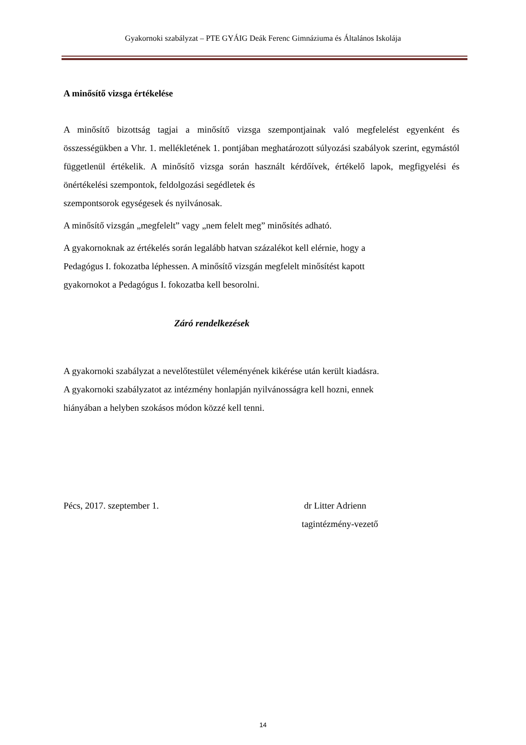Gyakornoki szabályzat – PTE GYÁIG Deák Ferenc Gimnáziuma és Általános Iskolája
A minősítő vizsga értékelése
A minősítő bizottság tagjai a minősítő vizsga szempontjainak való megfelelést egyenként és összességükben a Vhr. 1. mellékletének 1. pontjában meghatározott súlyozási szabályok szerint, egymástól függetlenül értékelik. A minősítő vizsga során használt kérdőívek, értékelő lapok, megfigyelési és önértékelési szempontok, feldolgozási segédletek és
szempontsorok egységesek és nyilvánosak.
A minősítő vizsgán „megfelelt” vagy „nem felelt meg” minősítés adható.
A gyakornoknak az értékelés során legalább hatvan százalékot kell elérnie, hogy a
Pedagógus I. fokozatba léphessen. A minősítő vizsgán megfelelt minősítést kapott
gyakornokot a Pedagógus I. fokozatba kell besorolni.
Záró rendelkezések
A gyakornoki szabályzat a nevelőtestület véleményének kikérése után került kiadásra.
A gyakornoki szabályzatot az intézmény honlapján nyilvánosságra kell hozni, ennek
hiányában a helyben szokásos módon közzé kell tenni.
Pécs, 2017. szeptember 1. dr Litter Adrienn
tagintézmény-vezető
14